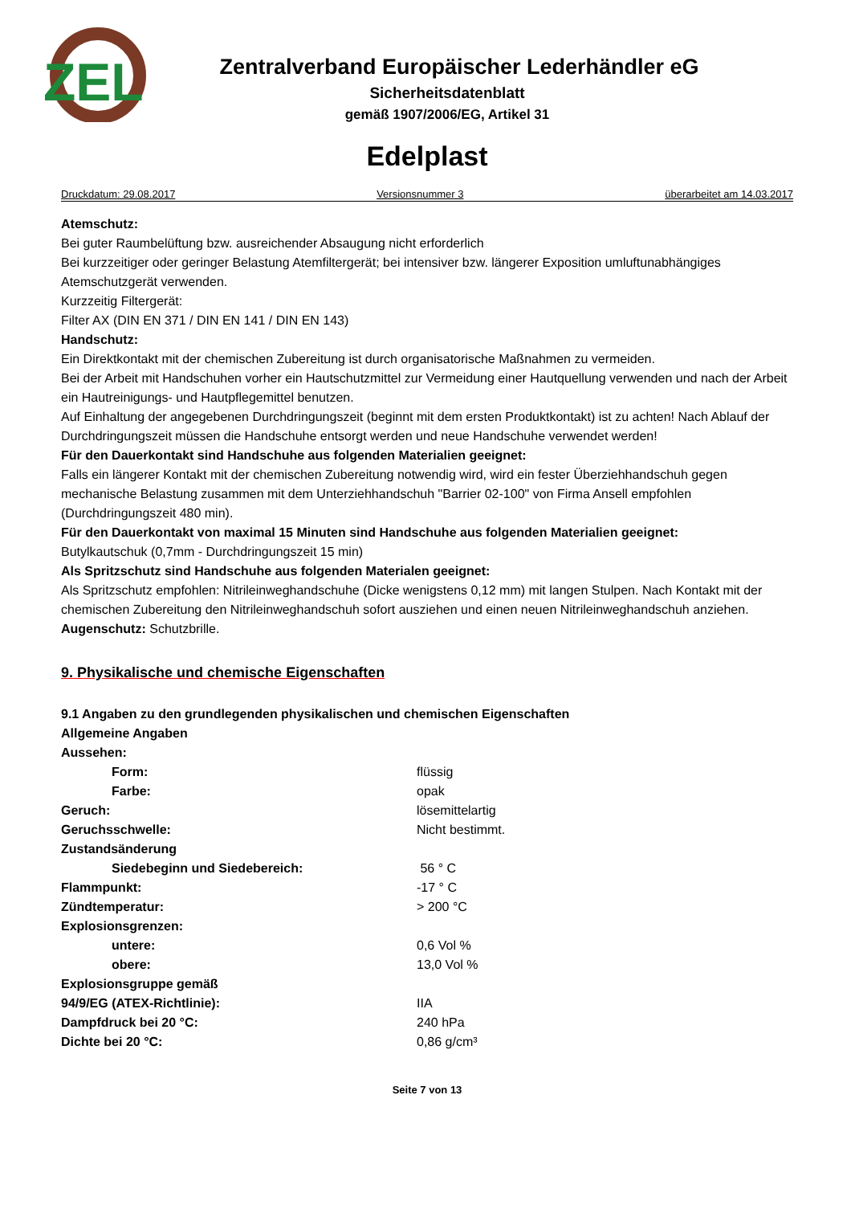ZEL
Zentralverband Europäischer Lederhändler eG
Sicherheitsdatenblatt
gemäß 1907/2006/EG, Artikel 31
Edelplast
Druckdatum: 29.08.2017 Versionsnummer 3 überarbeitet am 14.03.2017
Atemschutz:
Bei guter Raumbelüftung bzw. ausreichender Absaugung nicht erforderlich
Bei kurzzeitiger oder geringer Belastung Atemfiltergerät; bei intensiver bzw. längerer Exposition umluftunabhängiges Atemschutzgerät verwenden.
Kurzzeitig Filtergerät:
Filter AX (DIN EN 371 / DIN EN 141 / DIN EN 143)
Handschutz:
Ein Direktkontakt mit der chemischen Zubereitung ist durch organisatorische Maßnahmen zu vermeiden.
Bei der Arbeit mit Handschuhen vorher ein Hautschutzmittel zur Vermeidung einer Hautquellung verwenden und nach der Arbeit ein Hautreinigungs- und Hautpflegemittel benutzen.
Auf Einhaltung der angegebenen Durchdringungszeit (beginnt mit dem ersten Produktkontakt) ist zu achten! Nach Ablauf der Durchdringungszeit müssen die Handschuhe entsorgt werden und neue Handschuhe verwendet werden!
Für den Dauerkontakt sind Handschuhe aus folgenden Materialien geeignet:
Falls ein längerer Kontakt mit der chemischen Zubereitung notwendig wird, wird ein fester Überziehhandschuh gegen mechanische Belastung zusammen mit dem Unterziehhandschuh "Barrier 02-100" von Firma Ansell empfohlen (Durchdringungszeit 480 min).
Für den Dauerkontakt von maximal 15 Minuten sind Handschuhe aus folgenden Materialien geeignet:
Butylkautschuk (0,7mm - Durchdringungszeit 15 min)
Als Spritzschutz sind Handschuhe aus folgenden Materialen geeignet:
Als Spritzschutz empfohlen: Nitrileinweghandschuhe (Dicke wenigstens 0,12 mm) mit langen Stulpen. Nach Kontakt mit der chemischen Zubereitung den Nitrileinweghandschuh sofort ausziehen und einen neuen Nitrileinweghandschuh anziehen.
Augenschutz: Schutzbrille.
9. Physikalische und chemische Eigenschaften
9.1 Angaben zu den grundlegenden physikalischen und chemischen Eigenschaften
Allgemeine Angaben
| Aussehen: | |
| Form: | flüssig |
| Farbe: | opak |
| Geruch: | lösemittelartig |
| Geruchsschwelle: | Nicht bestimmt. |
| Zustandsänderung | |
| Siedebeginn und Siedebereich: | 56 ° C |
| Flammpunkt: | -17 ° C |
| Zündtemperatur: | > 200 °C |
| Explosionsgrenzen: | |
| untere: | 0,6 Vol % |
| obere: | 13,0 Vol % |
| Explosionsgruppe gemäß | |
| 94/9/EG (ATEX-Richtlinie): | IIA |
| Dampfdruck bei 20 °C: | 240 hPa |
| Dichte bei 20 °C: | 0,86 g/cm³ |
Seite 7 von 13